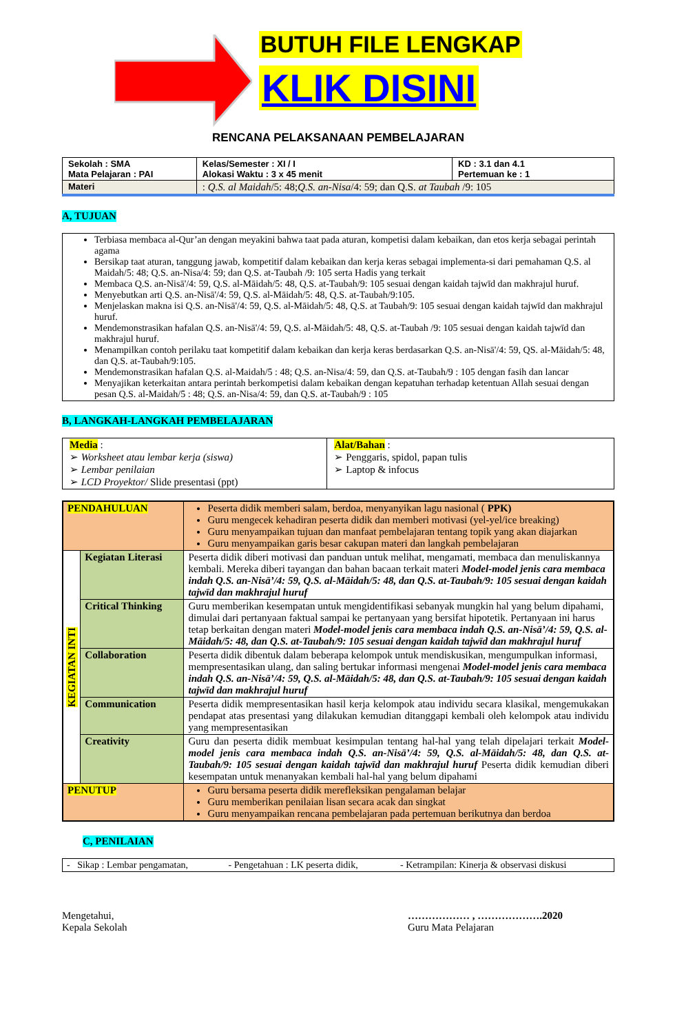BUTUH FILE LENGKAP
KLIK DISINI
RENCANA PELAKSANAAN PEMBELAJARAN
| Sekolah : SMA Mata Pelajaran : PAI | Kelas/Semester : XI / I Alokasi Waktu : 3 x 45 menit | KD : 3.1 dan 4.1 Pertemuan ke : 1 |
| Materi | : Q.S. al Maidah /5: 48; Q.S. an-Nisa /4: 59; dan Q.S. at Taubah /9: 105 | |
A, TUJUAN
| Terbiasa membaca al-Qur’an dengan meyakini bahwa taat pada aturan, kompetisi dalam kebaikan, dan etos kerja sebagai perintah agama Bersikap taat aturan, tanggung jawab, kompetitif dalam kebaikan dan kerja keras sebagai implementa-si dari pemahaman Q.S. al Maidah/5: 48; Q.S. an-Nisa/4: 59; dan Q.S. at-Taubah /9: 105 serta Hadis yang terkait Membaca Q.S. an-Nisā'/4: 59, Q.S. al-Māidah/5: 48, Q.S. at-Taubah/9: 105 sesuai dengan kaidah tajwīd dan makhrajul huruf. Menyebutkan arti Q.S. an-Nisā'/4: 59, Q.S. al-Māidah/5: 48, Q.S. at-Taubah/9:105. Menjelaskan makna isi Q.S. an-Nisā'/4: 59, Q.S. al-Māidah/5: 48, Q.S. at Taubah/9: 105 sesuai dengan kaidah tajwīd dan makhrajul huruf. Mendemonstrasikan hafalan Q.S. an-Nisā'/4: 59, Q.S. al-Māidah/5: 48, Q.S. at-Taubah /9: 105 sesuai dengan kaidah tajwīd dan makhrajul huruf. Menampilkan contoh perilaku taat kompetitif dalam kebaikan dan kerja keras berdasarkan Q.S. an-Nisā'/4: 59, QS. al-Māidah/5: 48, dan Q.S. at-Taubah/9:105. Mendemonstrasikan hafalan Q.S. al-Maidah/5 : 48; Q.S. an-Nisa/4: 59, dan Q.S. at-Taubah/9 : 105 dengan fasih dan lancar Menyajikan keterkaitan antara perintah berkompetisi dalam kebaikan dengan kepatuhan terhadap ketentuan Allah sesuai dengan pesan Q.S. al-Maidah/5 : 48; Q.S. an-Nisa/4: 59, dan Q.S. at-Taubah/9 : 105 |
B, LANGKAH-LANGKAH PEMBELAJARAN
| Media : ➢ Worksheet atau lembar kerja (siswa) ➢ Lembar penilaian ➢ LCD Proyektor/ Slide presentasi (ppt) | Alat/Bahan : ➢ Penggaris, spidol, papan tulis ➢ Laptop & infocus |
| PENDAHULUAN | | Peserta didik memberi salam, berdoa, menyanyikan lagu nasional ( PPK) Guru mengecek kehadiran peserta didik dan memberi motivasi (yel-yel/ice breaking) Guru menyampaikan tujuan dan manfaat pembelajaran tentang topik yang akan diajarkan Guru menyampaikan garis besar cakupan materi dan langkah pembelajaran |
| KEGIATAN INTI | Kegiatan Literasi | Peserta didik diberi motivasi dan panduan untuk melihat, mengamati, membaca dan menuliskannya kembali. Mereka diberi tayangan dan bahan bacaan terkait materi Model-model jenis cara membaca indah Q.S. an-Nisā’/4: 59, Q.S. al-Māidah/5: 48, dan Q.S. at-Taubah/9: 105 sesuai dengan kaidah tajwīd dan makhrajul huruf |
| | Critical Thinking | Guru memberikan kesempatan untuk mengidentifikasi sebanyak mungkin hal yang belum dipahami, dimulai dari pertanyaan faktual sampai ke pertanyaan yang bersifat hipotetik. Pertanyaan ini harus tetap berkaitan dengan materi Model-model jenis cara membaca indah Q.S. an-Nisā’/4: 59, Q.S. al-Māidah/5: 48, dan Q.S. at-Taubah/9: 105 sesuai dengan kaidah tajwīd dan makhrajul huruf |
| | Collaboration | Peserta didik dibentuk dalam beberapa kelompok untuk mendiskusikan, mengumpulkan informasi, mempresentasikan ulang, dan saling bertukar informasi mengenai Model-model jenis cara membaca indah Q.S. an-Nisā’/4: 59, Q.S. al-Māidah/5: 48, dan Q.S. at-Taubah/9: 105 sesuai dengan kaidah tajwīd dan makhrajul huruf |
| | Communication | Peserta didik mempresentasikan hasil kerja kelompok atau individu secara klasikal, mengemukakan pendapat atas presentasi yang dilakukan kemudian ditanggapi kembali oleh kelompok atau individu yang mempresentasikan |
| | Creativity | Guru dan peserta didik membuat kesimpulan tentang hal-hal yang telah dipelajari terkait Model-model jenis cara membaca indah Q.S. an-Nisā’/4: 59, Q.S. al-Māidah/5: 48, dan Q.S. at-Taubah/9: 105 sesuai dengan kaidah tajwīd dan makhrajul huruf Peserta didik kemudian diberi kesempatan untuk menanyakan kembali hal-hal yang belum dipahami |
| PENUTUP | | Guru bersama peserta didik merefleksikan pengalaman belajar Guru memberikan penilaian lisan secara acak dan singkat Guru menyampaikan rencana pembelajaran pada pertemuan berikutnya dan berdoa |
C, PENILAIAN
| - Sikap : Lembar pengamatan, | - Pengetahuan : LK peserta didik, | - Ketrampilan: Kinerja & observasi diskusi |
Mengetahui,
Kepala Sekolah
……………… , ……………….2020
Guru Mata Pelajaran